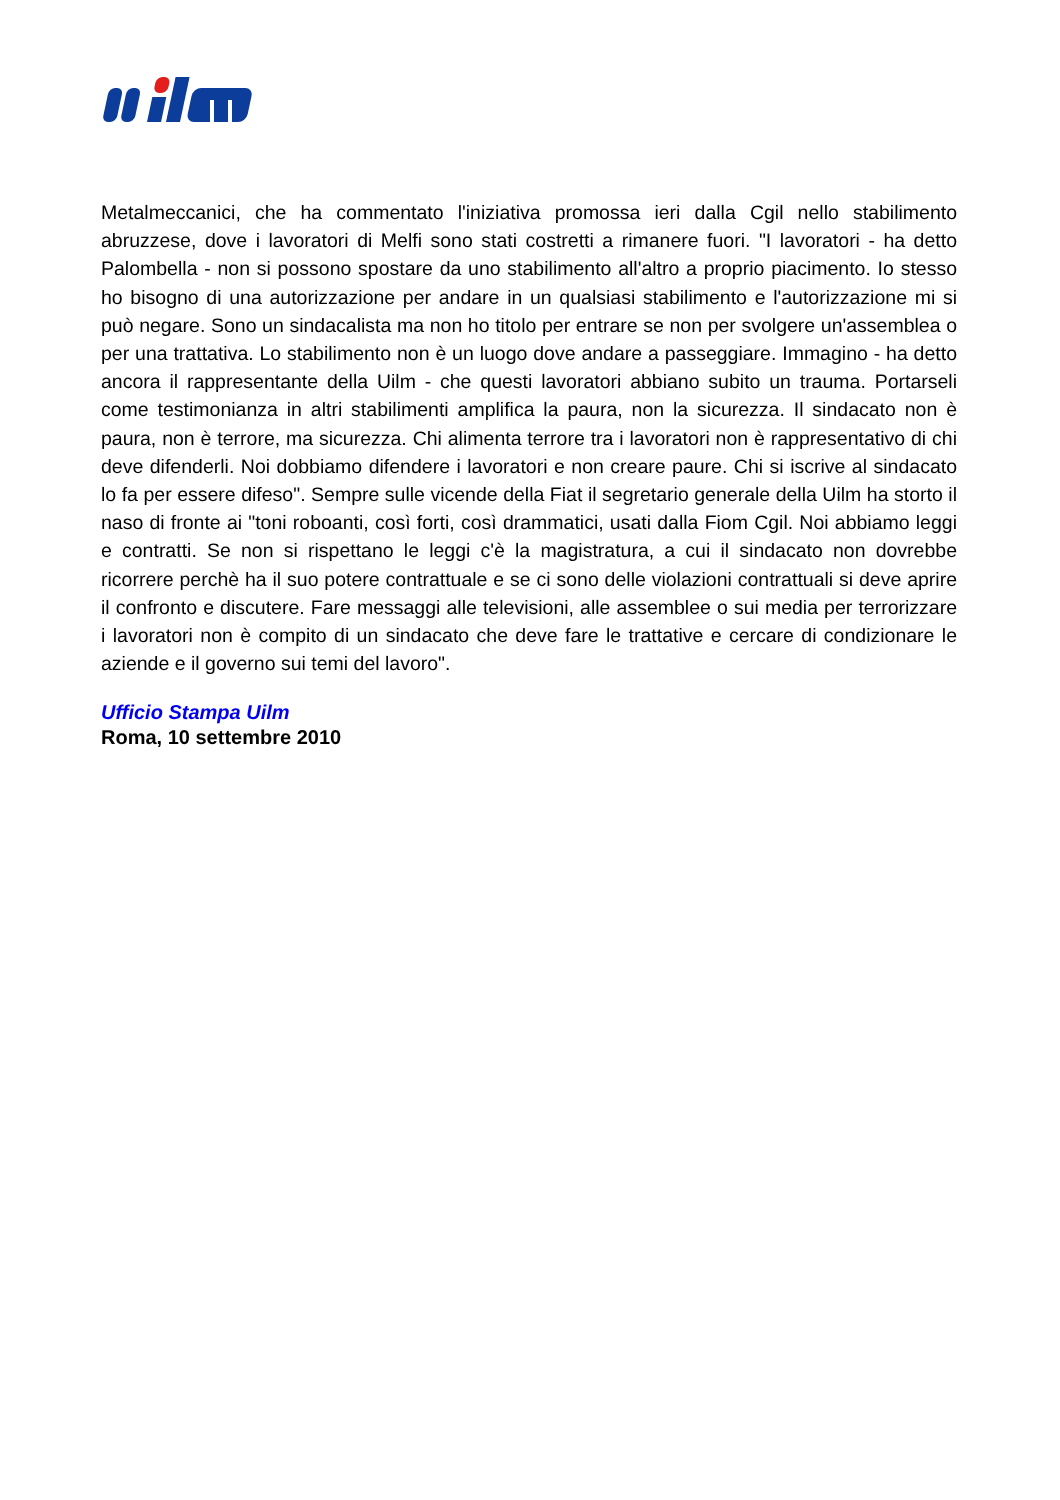Metalmeccanici, che ha commentato l'iniziativa promossa ieri dalla Cgil nello stabilimento abruzzese, dove i lavoratori di Melfi sono stati costretti a rimanere fuori. "I lavoratori - ha detto Palombella - non si possono spostare da uno stabilimento all'altro a proprio piacimento. Io stesso ho bisogno di una autorizzazione per andare in un qualsiasi stabilimento e l'autorizzazione mi si può negare. Sono un sindacalista ma non ho titolo per entrare se non per svolgere un'assemblea o per una trattativa. Lo stabilimento non è un luogo dove andare a passeggiare. Immagino - ha detto ancora il rappresentante della Uilm - che questi lavoratori abbiano subito un trauma. Portarseli come testimonianza in altri stabilimenti amplifica la paura, non la sicurezza. Il sindacato non è paura, non è terrore, ma sicurezza. Chi alimenta terrore tra i lavoratori non è rappresentativo di chi deve difenderli. Noi dobbiamo difendere i lavoratori e non creare paure. Chi si iscrive al sindacato lo fa per essere difeso". Sempre sulle vicende della Fiat il segretario generale della Uilm ha storto il naso di fronte ai "toni roboanti, così forti, così drammatici, usati dalla Fiom Cgil. Noi abbiamo leggi e contratti. Se non si rispettano le leggi c'è la magistratura, a cui il sindacato non dovrebbe ricorrere perchè ha il suo potere contrattuale e se ci sono delle violazioni contrattuali si deve aprire il confronto e discutere. Fare messaggi alle televisioni, alle assemblee o sui media per terrorizzare i lavoratori non è compito di un sindacato che deve fare le trattative e cercare di condizionare le aziende e il governo sui temi del lavoro".
Ufficio Stampa Uilm
Roma, 10 settembre 2010